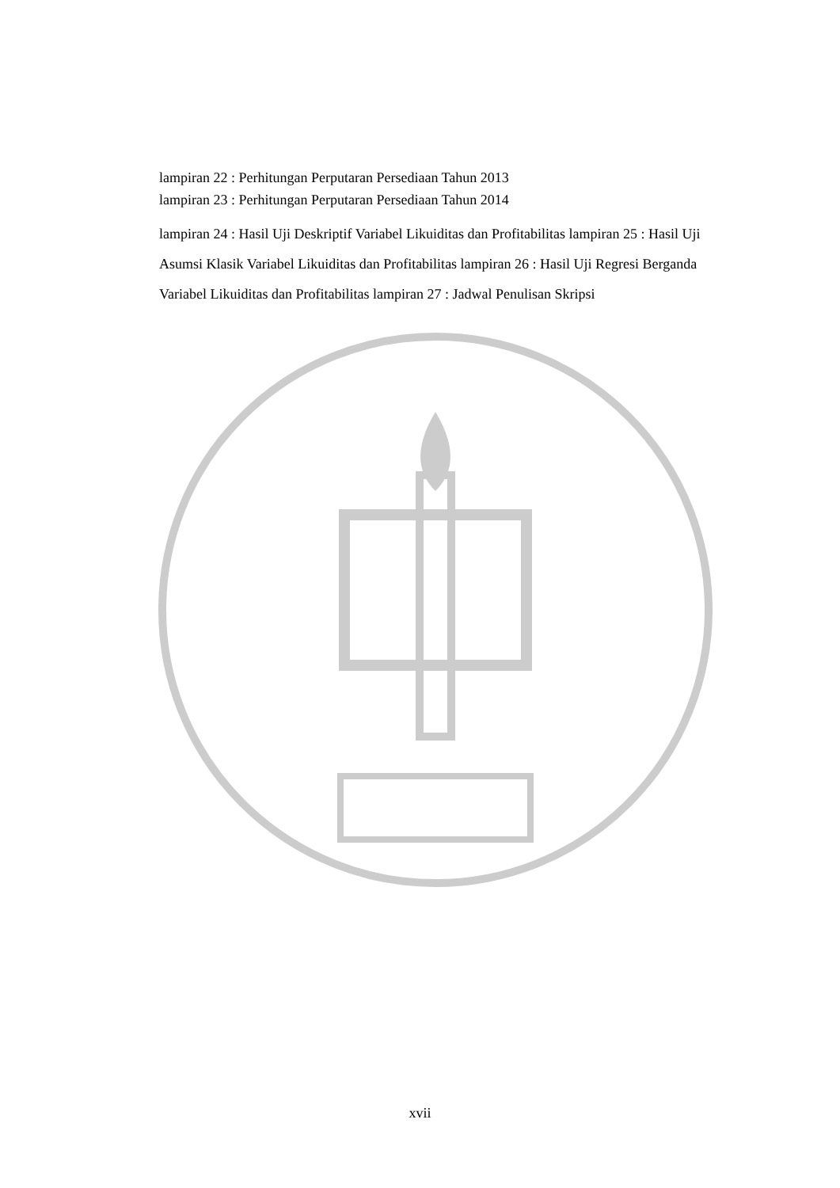lampiran 22 : Perhitungan Perputaran Persediaan Tahun 2013
lampiran 23 : Perhitungan Perputaran Persediaan Tahun 2014
lampiran 24 : Hasil Uji Deskriptif Variabel Likuiditas dan Profitabilitas lampiran 25 : Hasil Uji Asumsi Klasik Variabel Likuiditas dan Profitabilitas lampiran 26 : Hasil Uji Regresi Berganda Variabel Likuiditas dan Profitabilitas lampiran 27 : Jadwal Penulisan Skripsi
xvii